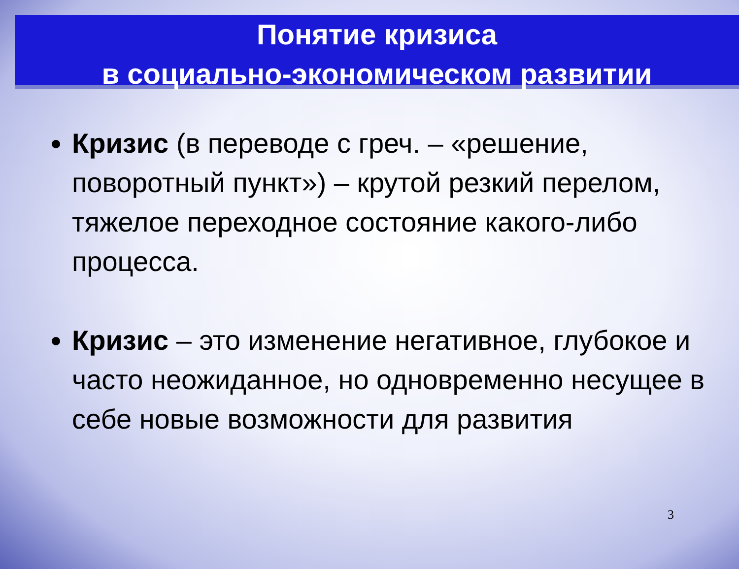Понятие кризиса
в социально-экономическом развитии
Кризис (в переводе с греч. – «решение, поворотный пункт») – крутой резкий перелом, тяжелое переходное состояние какого-либо процесса.
Кризис – это изменение негативное, глубокое и часто неожиданное, но одновременно несущее в себе новые возможности для развития
3